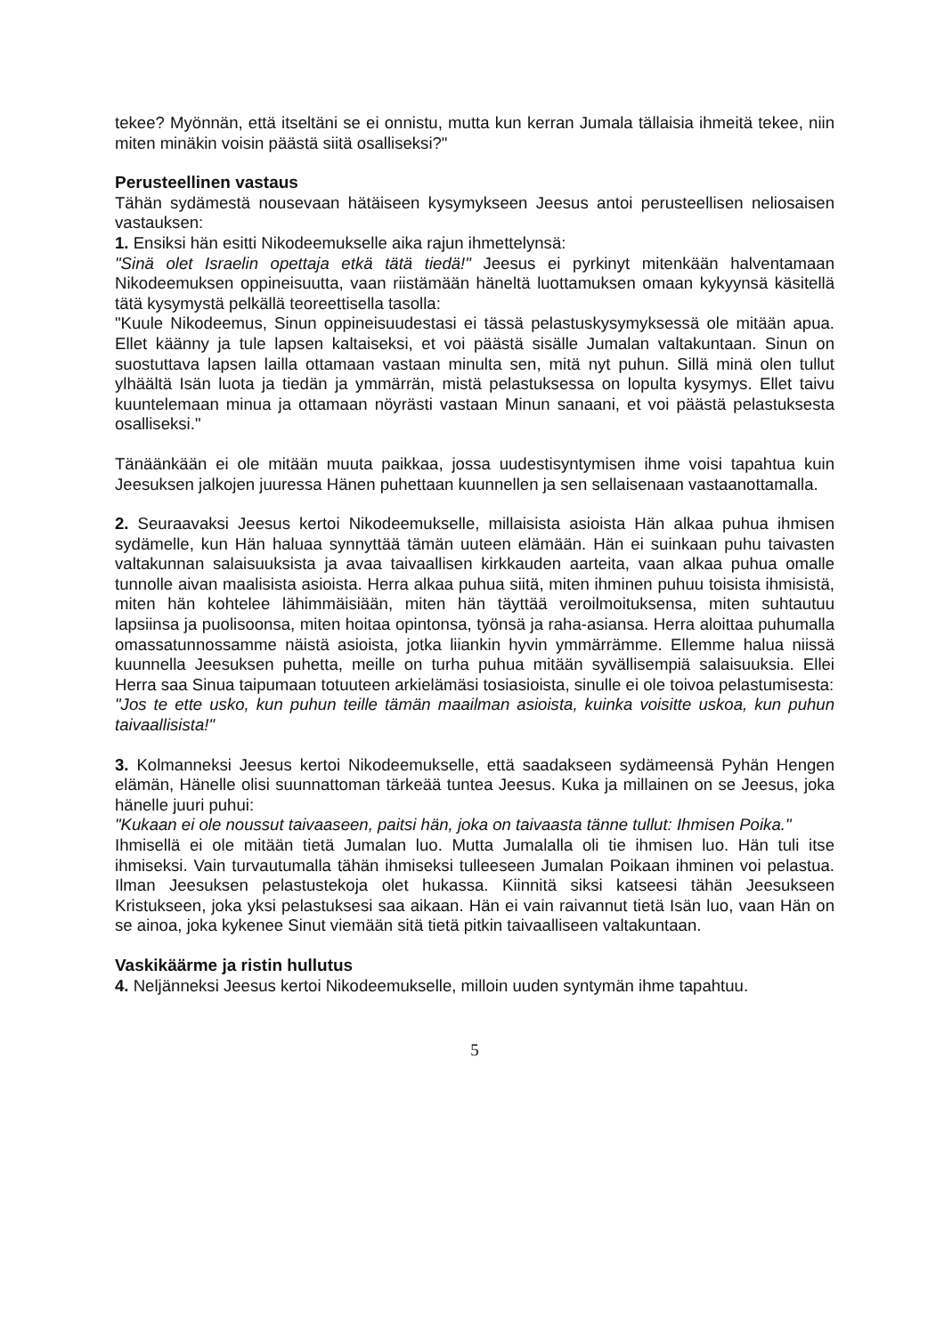tekee? Myönnän, että itseltäni se ei onnistu, mutta kun kerran Jumala tällaisia ihmeitä tekee, niin miten minäkin voisin päästä siitä osalliseksi?"
Perusteellinen vastaus
Tähän sydämestä nousevaan hätäiseen kysymykseen Jeesus antoi perusteellisen neliosaisen vastauksen:
1. Ensiksi hän esitti Nikodeemukselle aika rajun ihmettelynsä:
"Sinä olet Israelin opettaja etkä tätä tiedä!" Jeesus ei pyrkinyt mitenkään halventamaan Nikodeemuksen oppineisuutta, vaan riistämään häneltä luottamuksen omaan kykyynsä käsitellä tätä kysymystä pelkällä teoreettisella tasolla:
"Kuule Nikodeemus, Sinun oppineisuudestasi ei tässä pelastuskysymyksessä ole mitään apua. Ellet käänny ja tule lapsen kaltaiseksi, et voi päästä sisälle Jumalan valtakuntaan. Sinun on suostuttava lapsen lailla ottamaan vastaan minulta sen, mitä nyt puhun. Sillä minä olen tullut ylhäältä Isän luota ja tiedän ja ymmärrän, mistä pelastuksessa on lopulta kysymys. Ellet taivu kuuntelemaan minua ja ottamaan nöyrästi vastaan Minun sanaani, et voi päästä pelastuksesta osalliseksi."
Tänäänkään ei ole mitään muuta paikkaa, jossa uudestisyntymisen ihme voisi tapahtua kuin Jeesuksen jalkojen juuressa Hänen puhettaan kuunnellen ja sen sellaisenaan vastaanottamalla.
2. Seuraavaksi Jeesus kertoi Nikodeemukselle, millaisista asioista Hän alkaa puhua ihmisen sydämelle, kun Hän haluaa synnyttää tämän uuteen elämään. Hän ei suinkaan puhu taivasten valtakunnan salaisuuksista ja avaa taivaallisen kirkkauden aarteita, vaan alkaa puhua omalle tunnolle aivan maalisista asioista. Herra alkaa puhua siitä, miten ihminen puhuu toisista ihmisistä, miten hän kohtelee lähimmäisiään, miten hän täyttää veroilmoituksensa, miten suhtautuu lapsiinsa ja puolisoonsa, miten hoitaa opintonsa, työnsä ja raha-asiansa. Herra aloittaa puhumalla omassatunnossamme näistä asioista, jotka liiankin hyvin ymmärrämme. Ellemme halua niissä kuunnella Jeesuksen puhetta, meille on turha puhua mitään syvällisempiä salaisuuksia. Ellei Herra saa Sinua taipumaan totuuteen arkielämäsi tosiasioista, sinulle ei ole toivoa pelastumisesta:
"Jos te ette usko, kun puhun teille tämän maailman asioista, kuinka voisitte uskoa, kun puhun taivaallisista!"
3. Kolmanneksi Jeesus kertoi Nikodeemukselle, että saadakseen sydämeensä Pyhän Hengen elämän, Hänelle olisi suunnattoman tärkeää tuntea Jeesus. Kuka ja millainen on se Jeesus, joka hänelle juuri puhui:
"Kukaan ei ole noussut taivaaseen, paitsi hän, joka on taivaasta tänne tullut: Ihmisen Poika."
Ihmisellä ei ole mitään tietä Jumalan luo. Mutta Jumalalla oli tie ihmisen luo. Hän tuli itse ihmiseksi. Vain turvautumalla tähän ihmiseksi tulleeseen Jumalan Poikaan ihminen voi pelastua. Ilman Jeesuksen pelastustekoja olet hukassa. Kiinnitä siksi katseesi tähän Jeesukseen Kristukseen, joka yksi pelastuksesi saa aikaan. Hän ei vain raivannut tietä Isän luo, vaan Hän on se ainoa, joka kykenee Sinut viemään sitä tietä pitkin taivaalliseen valtakuntaan.
Vaskikäärme ja ristin hullutus
4. Neljänneksi Jeesus kertoi Nikodeemukselle, milloin uuden syntymän ihme tapahtuu.
5